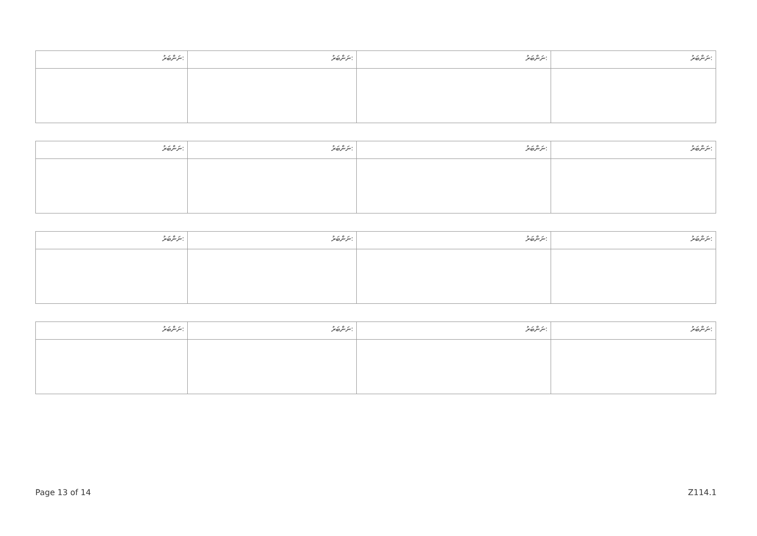| ނަންބަރު: | ނަންބަރު: | ނަންބަރު: | ނަންބަރު: |
| ނަންބަރު: | ނަންބަރު: | ނަންބަރު: | ނަންބަރު: |
| ނަންބަރު: | ނަންބަރު: | ނަންބަރު: | ނަންބަރު: |
| ނަންބަރު: | ނަންބަރު: | ނަންބަރު: | ނަންބަރު: |
Page 13 of 14 Z114.1